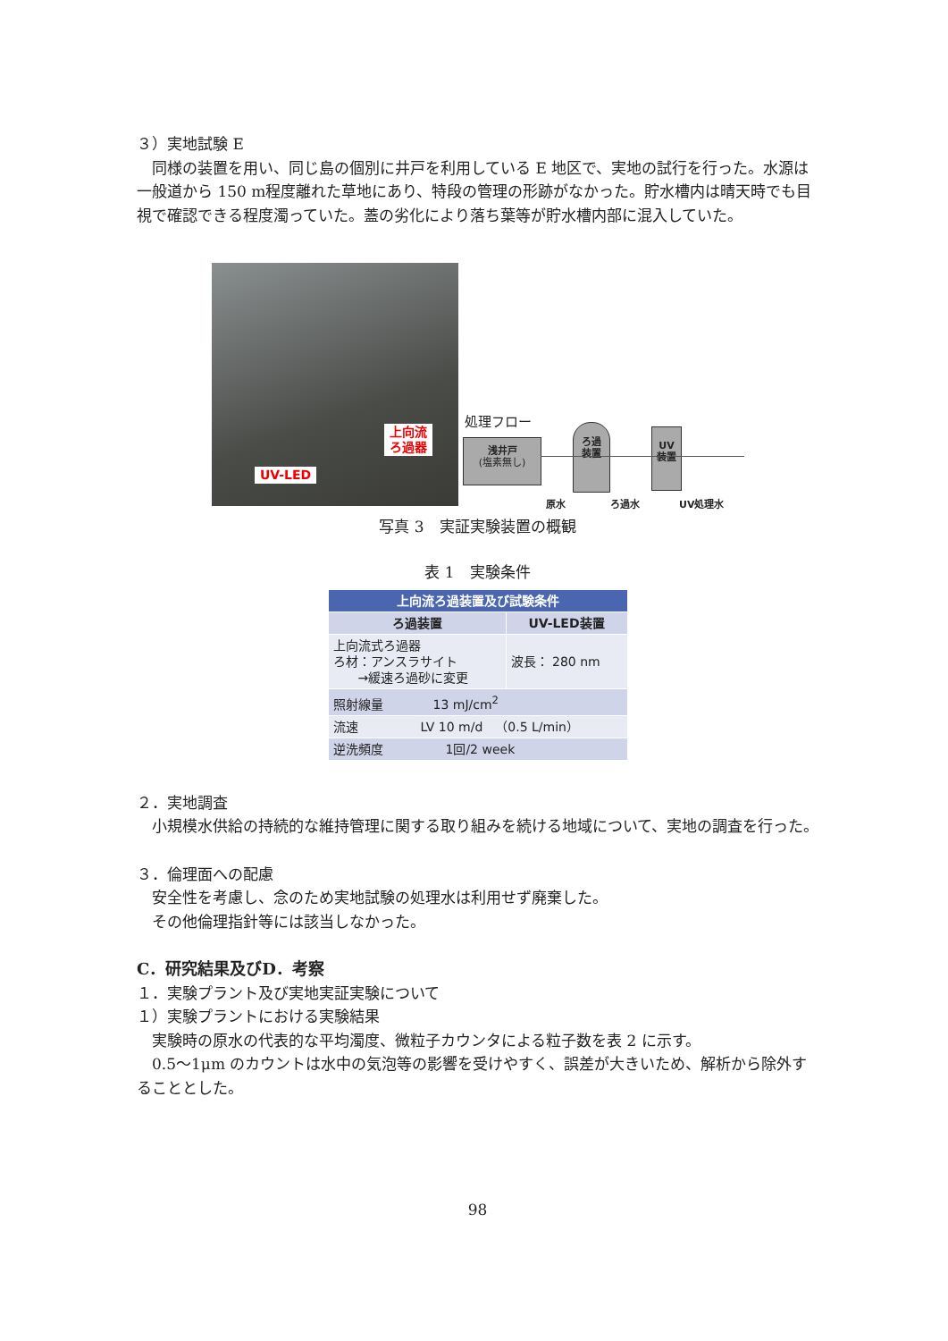３）実地試験 E
同様の装置を用い、同じ島の個別に井戸を利用している E 地区で、実地の試行を行った。水源は一般道から 150 m程度離れた草地にあり、特段の管理の形跡がなかった。貯水槽内は晴天時でも目視で確認できる程度濁っていた。蓋の劣化により落ち葉等が貯水槽内部に混入していた。
上向流
ろ過器
UV-LED
処理フロー
浅井戸
(塩素無し)
ろ過
装置
UV
装置
原水 ろ過水 UV処理水
写真 3　実証実験装置の概観
表 1　実験条件
| 上向流ろ過装置及び試験条件 | |
| --- | --- |
| ろ過装置 | UV-LED装置 |
| 上向流式ろ過器 ろ材：アンスラサイト →緩速ろ過砂に変更 | 波長： 280 nm |
| 照射線量 13 mJ/cm<sup>2</sup> | |
| 流速 LV 10 m/d （0.5 L/min） | |
| 逆洗頻度 1回/2 week | |
２．実地調査
小規模水供給の持続的な維持管理に関する取り組みを続ける地域について、実地の調査を行った。
３．倫理面への配慮
安全性を考慮し、念のため実地試験の処理水は利用せず廃棄した。
その他倫理指針等には該当しなかった。
C．研究結果及びD．考察
１．実験プラント及び実地実証実験について
１）実験プラントにおける実験結果
実験時の原水の代表的な平均濁度、微粒子カウンタによる粒子数を表 2 に示す。
0.5～1μm のカウントは水中の気泡等の影響を受けやすく、誤差が大きいため、解析から除外することとした。
98